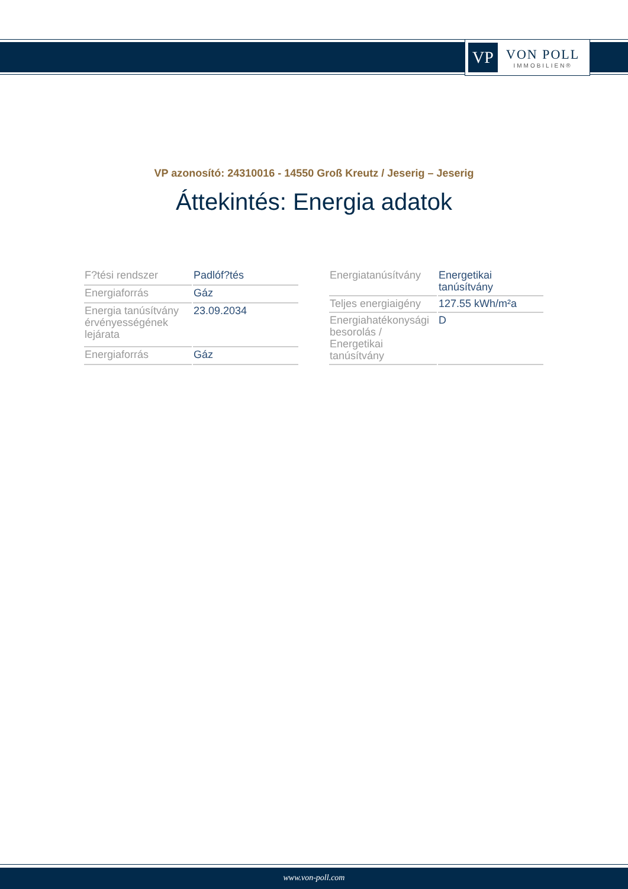VP
VON POLL
IMMOBILIEN®
VP azonosító: 24310016 - 14550 Groß Kreutz / Jeserig – Jeserig
Áttekintés: Energia adatok
| F?tési rendszer | Padlóf?tés |
| Energiaforrás | Gáz |
| Energia tanúsítvány érvényességének lejárata | 23.09.2034 |
| Energiaforrás | Gáz |
| Energiatanúsítvány | Energetikai tanúsítvány |
| Teljes energiaigény | 127.55 kWh/m²a |
| Energiahatékonysági besorolás / Energetikai tanúsítvány | D |
www.von-poll.com